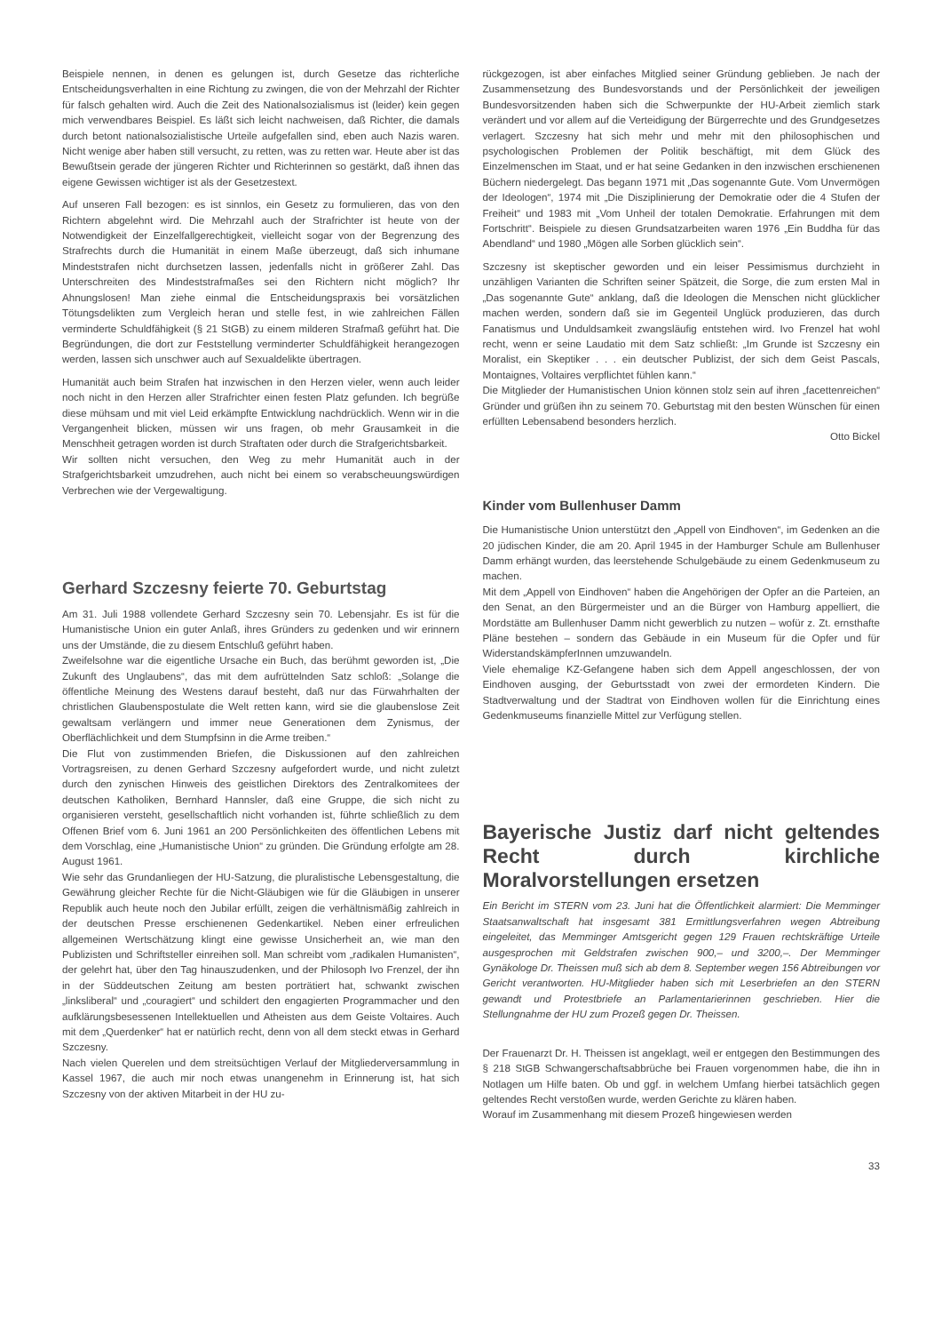Beispiele nennen, in denen es gelungen ist, durch Gesetze das richterliche Entscheidungsverhalten in eine Richtung zu zwingen, die von der Mehrzahl der Richter für falsch gehalten wird. Auch die Zeit des Nationalsozialismus ist (leider) kein gegen mich verwendbares Beispiel. Es läßt sich leicht nachweisen, daß Richter, die damals durch betont nationalsozialistische Urteile aufgefallen sind, eben auch Nazis waren. Nicht wenige aber haben still versucht, zu retten, was zu retten war. Heute aber ist das Bewußtsein gerade der jüngeren Richter und Richterinnen so gestärkt, daß ihnen das eigene Gewissen wichtiger ist als der Gesetzestext.
Auf unseren Fall bezogen: es ist sinnlos, ein Gesetz zu formulieren, das von den Richtern abgelehnt wird. Die Mehrzahl auch der Strafrichter ist heute von der Notwendigkeit der Einzelfallgerechtigkeit, vielleicht sogar von der Begrenzung des Strafrechts durch die Humanität in einem Maße überzeugt, daß sich inhumane Mindeststrafen nicht durchsetzen lassen, jedenfalls nicht in größerer Zahl. Das Unterschreiten des Mindeststrafmaßes sei den Richtern nicht möglich? Ihr Ahnungslosen! Man ziehe einmal die Entscheidungspraxis bei vorsätzlichen Tötungsdelikten zum Vergleich heran und stelle fest, in wie zahlreichen Fällen verminderte Schuldfähigkeit (§ 21 StGB) zu einem milderen Strafmaß geführt hat. Die Begründungen, die dort zur Feststellung verminderter Schuldfähigkeit herangezogen werden, lassen sich unschwer auch auf Sexualdelikte übertragen.
Humanität auch beim Strafen hat inzwischen in den Herzen vieler, wenn auch leider noch nicht in den Herzen aller Strafrichter einen festen Platz gefunden. Ich begrüße diese mühsam und mit viel Leid erkämpfte Entwicklung nachdrücklich. Wenn wir in die Vergangenheit blicken, müssen wir uns fragen, ob mehr Grausamkeit in die Menschheit getragen worden ist durch Straftaten oder durch die Strafgerichtsbarkeit.
Wir sollten nicht versuchen, den Weg zu mehr Humanität auch in der Strafgerichtsbarkeit umzudrehen, auch nicht bei einem so verabscheuungswürdigen Verbrechen wie der Vergewaltigung.
Gerhard Szczesny feierte 70. Geburtstag
Am 31. Juli 1988 vollendete Gerhard Szczesny sein 70. Lebensjahr. Es ist für die Humanistische Union ein guter Anlaß, ihres Gründers zu gedenken und wir erinnern uns der Umstände, die zu diesem Entschluß geführt haben.
Zweifelsohne war die eigentliche Ursache ein Buch, das berühmt geworden ist, „Die Zukunft des Unglaubens“, das mit dem aufrüttelnden Satz schloß: „Solange die öffentliche Meinung des Westens darauf besteht, daß nur das Fürwahrhalten der christlichen Glaubenspostulate die Welt retten kann, wird sie die glaubenslose Zeit gewaltsam verlängern und immer neue Generationen dem Zynismus, der Oberflächlichkeit und dem Stumpfsinn in die Arme treiben.“
Die Flut von zustimmenden Briefen, die Diskussionen auf den zahlreichen Vortragsreisen, zu denen Gerhard Szczesny aufgefordert wurde, und nicht zuletzt durch den zynischen Hinweis des geistlichen Direktors des Zentralkomitees der deutschen Katholiken, Bernhard Hannsler, daß eine Gruppe, die sich nicht zu organisieren versteht, gesellschaftlich nicht vorhanden ist, führte schließlich zu dem Offenen Brief vom 6. Juni 1961 an 200 Persönlichkeiten des öffentlichen Lebens mit dem Vorschlag, eine „Humanistische Union“ zu gründen. Die Gründung erfolgte am 28. August 1961.
Wie sehr das Grundanliegen der HU-Satzung, die pluralistische Lebensgestaltung, die Gewährung gleicher Rechte für die Nicht-Gläubigen wie für die Gläubigen in unserer Republik auch heute noch den Jubilar erfüllt, zeigen die verhältnismäßig zahlreich in der deutschen Presse erschienenen Gedenkartikel. Neben einer erfreulichen allgemeinen Wertschätzung klingt eine gewisse Unsicherheit an, wie man den Publizisten und Schriftsteller einreihen soll. Man schreibt vom „radikalen Humanisten“, der gelehrt hat, über den Tag hinauszudenken, und der Philosoph Ivo Frenzel, der ihn in der Süddeutschen Zeitung am besten porträtiert hat, schwankt zwischen „linksliberal“ und „couragiert“ und schildert den engagierten Programmacher und den aufklärungsbesessenen Intellektuellen und Atheisten aus dem Geiste Voltaires. Auch mit dem „Querdenker“ hat er natürlich recht, denn von all dem steckt etwas in Gerhard Szczesny.
Nach vielen Querelen und dem streitsüchtigen Verlauf der Mitgliederversammlung in Kassel 1967, die auch mir noch etwas unangenehm in Erinnerung ist, hat sich Szczesny von der aktiven Mitarbeit in der HU zu-
rückgezogen, ist aber einfaches Mitglied seiner Gründung geblieben. Je nach der Zusammensetzung des Bundesvorstands und der Persönlichkeit der jeweiligen Bundesvorsitzenden haben sich die Schwerpunkte der HU-Arbeit ziemlich stark verändert und vor allem auf die Verteidigung der Bürgerrechte und des Grundgesetzes verlagert. Szczesny hat sich mehr und mehr mit den philosophischen und psychologischen Problemen der Politik beschäftigt, mit dem Glück des Einzelmenschen im Staat, und er hat seine Gedanken in den inzwischen erschienenen Büchern niedergelegt. Das begann 1971 mit „Das sogenannte Gute. Vom Unvermögen der Ideologen“, 1974 mit „Die Disziplinierung der Demokratie oder die 4 Stufen der Freiheit“ und 1983 mit „Vom Unheil der totalen Demokratie. Erfahrungen mit dem Fortschritt“. Beispiele zu diesen Grundsatzarbeiten waren 1976 „Ein Buddha für das Abendland“ und 1980 „Mögen alle Sorben glücklich sein“.
Szczesny ist skeptischer geworden und ein leiser Pessimismus durchzieht in unzähligen Varianten die Schriften seiner Spätzeit, die Sorge, die zum ersten Mal in „Das sogenannte Gute“ anklang, daß die Ideologen die Menschen nicht glücklicher machen werden, sondern daß sie im Gegenteil Unglück produzieren, das durch Fanatismus und Unduldsamkeit zwangsläufig entstehen wird. Ivo Frenzel hat wohl recht, wenn er seine Laudatio mit dem Satz schließt: „Im Grunde ist Szczesny ein Moralist, ein Skeptiker . . . ein deutscher Publizist, der sich dem Geist Pascals, Montaignes, Voltaires verpflichtet fühlen kann.“
Die Mitglieder der Humanistischen Union können stolz sein auf ihren „facettenreichen“ Gründer und grüßen ihn zu seinem 70. Geburtstag mit den besten Wünschen für einen erfüllten Lebensabend besonders herzlich.
Otto Bickel
Kinder vom Bullenhuser Damm
Die Humanistische Union unterstützt den „Appell von Eindhoven“, im Gedenken an die 20 jüdischen Kinder, die am 20. April 1945 in der Hamburger Schule am Bullenhuser Damm erhängt wurden, das leerstehende Schulgebäude zu einem Gedenkmuseum zu machen.
Mit dem „Appell von Eindhoven“ haben die Angehörigen der Opfer an die Parteien, an den Senat, an den Bürgermeister und an die Bürger von Hamburg appelliert, die Mordstätte am Bullenhuser Damm nicht gewerblich zu nutzen – wofür z. Zt. ernsthafte Pläne bestehen – sondern das Gebäude in ein Museum für die Opfer und für WiderstandskämpferInnen umzuwandeln.
Viele ehemalige KZ-Gefangene haben sich dem Appell angeschlossen, der von Eindhoven ausging, der Geburtsstadt von zwei der ermordeten Kindern. Die Stadtverwaltung und der Stadtrat von Eindhoven wollen für die Einrichtung eines Gedenkmuseums finanzielle Mittel zur Verfügung stellen.
Bayerische Justiz darf nicht geltendes Recht durch kirchliche Moralvorstellungen ersetzen
Ein Bericht im STERN vom 23. Juni hat die Öffentlichkeit alarmiert: Die Memminger Staatsanwaltschaft hat insgesamt 381 Ermittlungsverfahren wegen Abtreibung eingeleitet, das Memminger Amtsgericht gegen 129 Frauen rechtskräftige Urteile ausgesprochen mit Geldstrafen zwischen 900,– und 3200,–. Der Memminger Gynäkologe Dr. Theissen muß sich ab dem 8. September wegen 156 Abtreibungen vor Gericht verantworten. HU-Mitglieder haben sich mit Leserbriefen an den STERN gewandt und Protestbriefe an Parlamentarierinnen geschrieben. Hier die Stellungnahme der HU zum Prozeß gegen Dr. Theissen.
Der Frauenarzt Dr. H. Theissen ist angeklagt, weil er entgegen den Bestimmungen des § 218 StGB Schwangerschaftsabbrüche bei Frauen vorgenommen habe, die ihn in Notlagen um Hilfe baten. Ob und ggf. in welchem Umfang hierbei tatsächlich gegen geltendes Recht verstoßen wurde, werden Gerichte zu klären haben.
Worauf im Zusammenhang mit diesem Prozeß hingewiesen werden
33